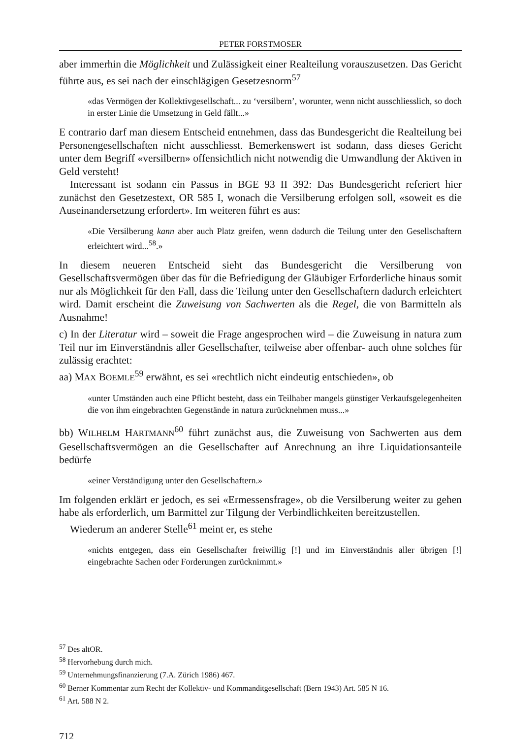PETER FORSTMOSER
aber immerhin die Möglichkeit und Zulässigkeit einer Realteilung vorauszusetzen. Das Gericht führte aus, es sei nach der einschlägigen Gesetzesnorm<sup>57</sup>
«das Vermögen der Kollektivgesellschaft... zu ‘versilbern’, worunter, wenn nicht ausschliesslich, so doch in erster Linie die Umsetzung in Geld fällt...»
E contrario darf man diesem Entscheid entnehmen, dass das Bundesgericht die Realteilung bei Personengesellschaften nicht ausschliesst. Bemerkenswert ist sodann, dass dieses Gericht unter dem Begriff «versilbern» offensichtlich nicht notwendig die Umwandlung der Aktiven in Geld versteht!
Interessant ist sodann ein Passus in BGE 93 II 392: Das Bundesgericht referiert hier zunächst den Gesetzestext, OR 585 I, wonach die Versilberung erfolgen soll, «soweit es die Auseinandersetzung erfordert». Im weiteren führt es aus:
«Die Versilberung kann aber auch Platz greifen, wenn dadurch die Teilung unter den Gesellschaftern erleichtert wird...<sup>58</sup>.»
In diesem neueren Entscheid sieht das Bundesgericht die Versilberung von Gesellschaftsvermögen über das für die Befriedigung der Gläubiger Erforderliche hinaus somit nur als Möglichkeit für den Fall, dass die Teilung unter den Gesellschaftern dadurch erleichtert wird. Damit erscheint die Zuweisung von Sachwerten als die Regel, die von Barmitteln als Ausnahme!
c) In der Literatur wird – soweit die Frage angesprochen wird – die Zuweisung in natura zum Teil nur im Einverständnis aller Gesellschafter, teilweise aber offenbar- auch ohne solches für zulässig erachtet:
aa) MAX BOEMLE<sup>59</sup> erwähnt, es sei «rechtlich nicht eindeutig entschieden», ob
«unter Umständen auch eine Pflicht besteht, dass ein Teilhaber mangels günstiger Verkaufsgelegenheiten die von ihm eingebrachten Gegenstände in natura zurücknehmen muss...»
bb) WILHELM HARTMANN<sup>60</sup> führt zunächst aus, die Zuweisung von Sachwerten aus dem Gesellschaftsvermögen an die Gesellschafter auf Anrechnung an ihre Liquidationsanteile bedürfe
«einer Verständigung unter den Gesellschaftern.»
Im folgenden erklärt er jedoch, es sei «Ermessensfrage», ob die Versilberung weiter zu gehen habe als erforderlich, um Barmittel zur Tilgung der Verbindlichkeiten bereitzustellen.
Wiederum an anderer Stelle<sup>61</sup> meint er, es stehe
«nichts entgegen, dass ein Gesellschafter freiwillig [!] und im Einverständnis aller übrigen [!] eingebrachte Sachen oder Forderungen zurücknimmt.»
<sup>57</sup> Des altOR.
<sup>58</sup> Hervorhebung durch mich.
<sup>59</sup> Unternehmungsfinanzierung (7.A. Zürich 1986) 467.
<sup>60</sup> Berner Kommentar zum Recht der Kollektiv- und Kommanditgesellschaft (Bern 1943) Art. 585 N 16.
<sup>61</sup> Art. 588 N 2.
712